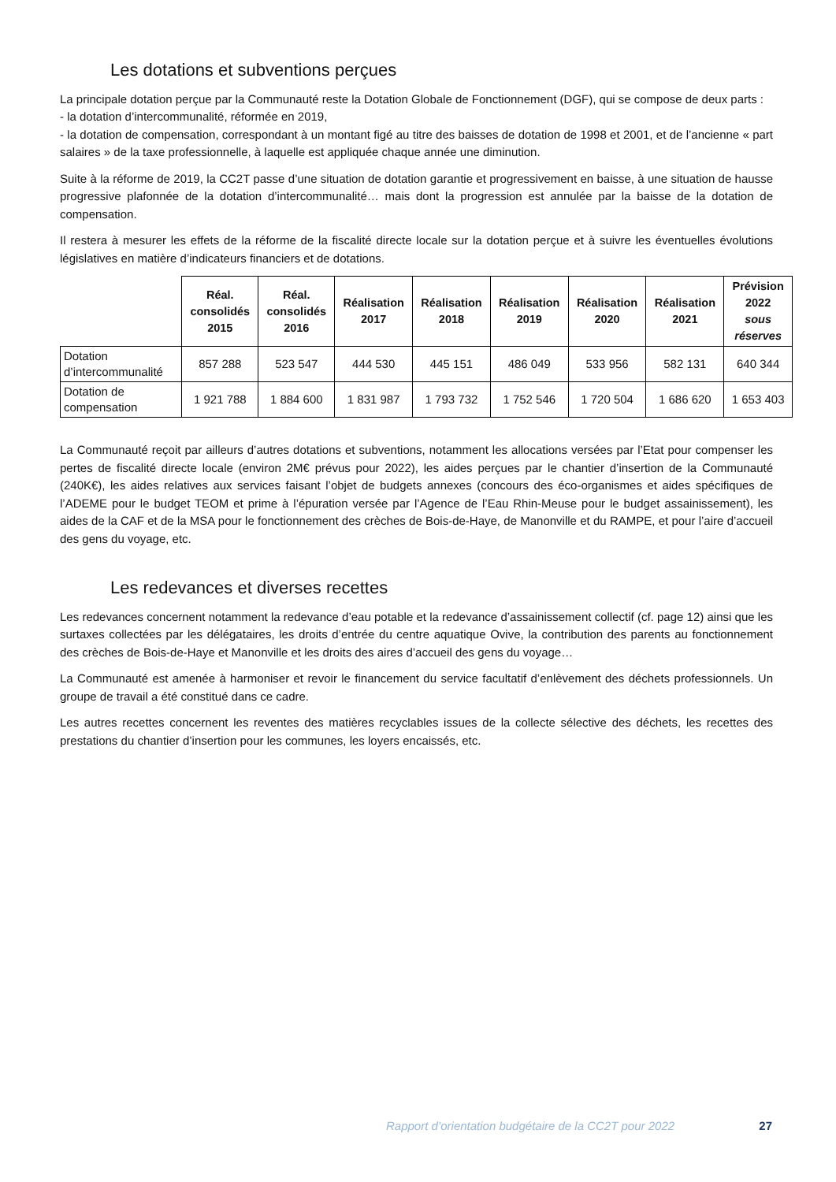Les dotations et subventions perçues
La principale dotation perçue par la Communauté reste la Dotation Globale de Fonctionnement (DGF), qui se compose de deux parts :
- la dotation d’intercommunalité, réformée en 2019,
- la dotation de compensation, correspondant à un montant figé au titre des baisses de dotation de 1998 et 2001, et de l’ancienne « part salaires » de la taxe professionnelle, à laquelle est appliquée chaque année une diminution.
Suite à la réforme de 2019, la CC2T passe d’une situation de dotation garantie et progressivement en baisse, à une situation de hausse progressive plafonnée de la dotation d’intercommunalité… mais dont la progression est annulée par la baisse de la dotation de compensation.
Il restera à mesurer les effets de la réforme de la fiscalité directe locale sur la dotation perçue et à suivre les éventuelles évolutions législatives en matière d’indicateurs financiers et de dotations.
| | Réal. consolidés 2015 | Réal. consolidés 2016 | Réalisation 2017 | Réalisation 2018 | Réalisation 2019 | Réalisation 2020 | Réalisation 2021 | Prévision 2022 sous réserves |
| --- | --- | --- | --- | --- | --- | --- | --- | --- |
| Dotation d’intercommunalité | 857 288 | 523 547 | 444 530 | 445 151 | 486 049 | 533 956 | 582 131 | 640 344 |
| Dotation de compensation | 1 921 788 | 1 884 600 | 1 831 987 | 1 793 732 | 1 752 546 | 1 720 504 | 1 686 620 | 1 653 403 |
La Communauté reçoit par ailleurs d’autres dotations et subventions, notamment les allocations versées par l’Etat pour compenser les pertes de fiscalité directe locale (environ 2M€ prévus pour 2022), les aides perçues par le chantier d’insertion de la Communauté (240K€), les aides relatives aux services faisant l’objet de budgets annexes (concours des éco-organismes et aides spécifiques de l’ADEME pour le budget TEOM et prime à l’épuration versée par l’Agence de l’Eau Rhin-Meuse pour le budget assainissement), les aides de la CAF et de la MSA pour le fonctionnement des crèches de Bois-de-Haye, de Manonville et du RAMPE, et pour l’aire d’accueil des gens du voyage, etc.
Les redevances et diverses recettes
Les redevances concernent notamment la redevance d’eau potable et la redevance d’assainissement collectif (cf. page 12) ainsi que les surtaxes collectées par les délégataires, les droits d’entrée du centre aquatique Ovive, la contribution des parents au fonctionnement des crèches de Bois-de-Haye et Manonville et les droits des aires d’accueil des gens du voyage…
La Communauté est amenée à harmoniser et revoir le financement du service facultatif d’enlèvement des déchets professionnels. Un groupe de travail a été constitué dans ce cadre.
Les autres recettes concernent les reventes des matières recyclables issues de la collecte sélective des déchets, les recettes des prestations du chantier d’insertion pour les communes, les loyers encaissés, etc.
Rapport d’orientation budgétaire de la CC2T pour 2022 27